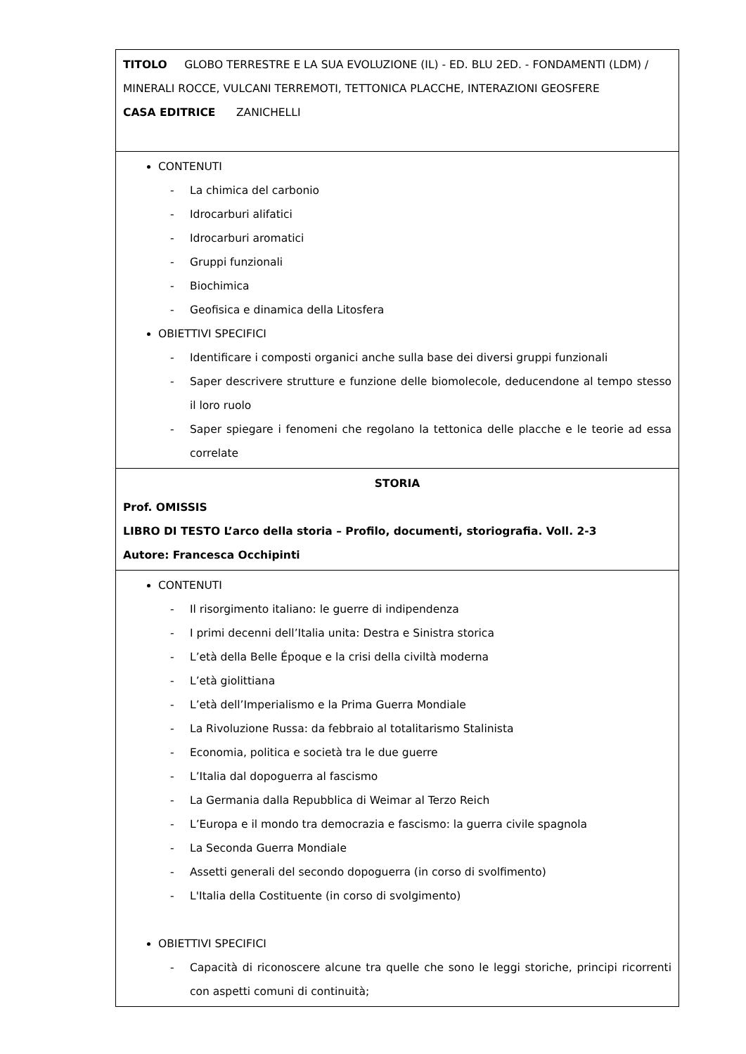| TITOLO GLOBO TERRESTRE E LA SUA EVOLUZIONE (IL) - ED. BLU 2ED. - FONDAMENTI (LDM) / MINERALI ROCCE, VULCANI TERREMOTI, TETTONICA PLACCHE, INTERAZIONI GEOSFERE CASA EDITRICE ZANICHELLI |
| CONTENUTI - La chimica del carbonio - Idrocarburi alifatici - Idrocarburi aromatici - Gruppi funzionali - Biochimica - Geofisica e dinamica della Litosfera OBIETTIVI SPECIFICI - Identificare i composti organici anche sulla base dei diversi gruppi funzionali - Saper descrivere strutture e funzione delle biomolecole, deducendone al tempo stesso il loro ruolo - Saper spiegare i fenomeni che regolano la tettonica delle placche e le teorie ad essa correlate |
| STORIA Prof. OMISSIS LIBRO DI TESTO L’arco della storia – Profilo, documenti, storiografia. Voll. 2-3 Autore: Francesca Occhipinti |
| CONTENUTI - Il risorgimento italiano: le guerre di indipendenza - I primi decenni dell’Italia unita: Destra e Sinistra storica - L’età della Belle Époque e la crisi della civiltà moderna - L’età giolittiana - L’età dell’Imperialismo e la Prima Guerra Mondiale - La Rivoluzione Russa: da febbraio al totalitarismo Stalinista - Economia, politica e società tra le due guerre - L’Italia dal dopoguerra al fascismo - La Germania dalla Repubblica di Weimar al Terzo Reich - L’Europa e il mondo tra democrazia e fascismo: la guerra civile spagnola - La Seconda Guerra Mondiale - Assetti generali del secondo dopoguerra (in corso di svolfimento) - L'Italia della Costituente (in corso di svolgimento) OBIETTIVI SPECIFICI - Capacità di riconoscere alcune tra quelle che sono le leggi storiche, principi ricorrenti con aspetti comuni di continuità; |